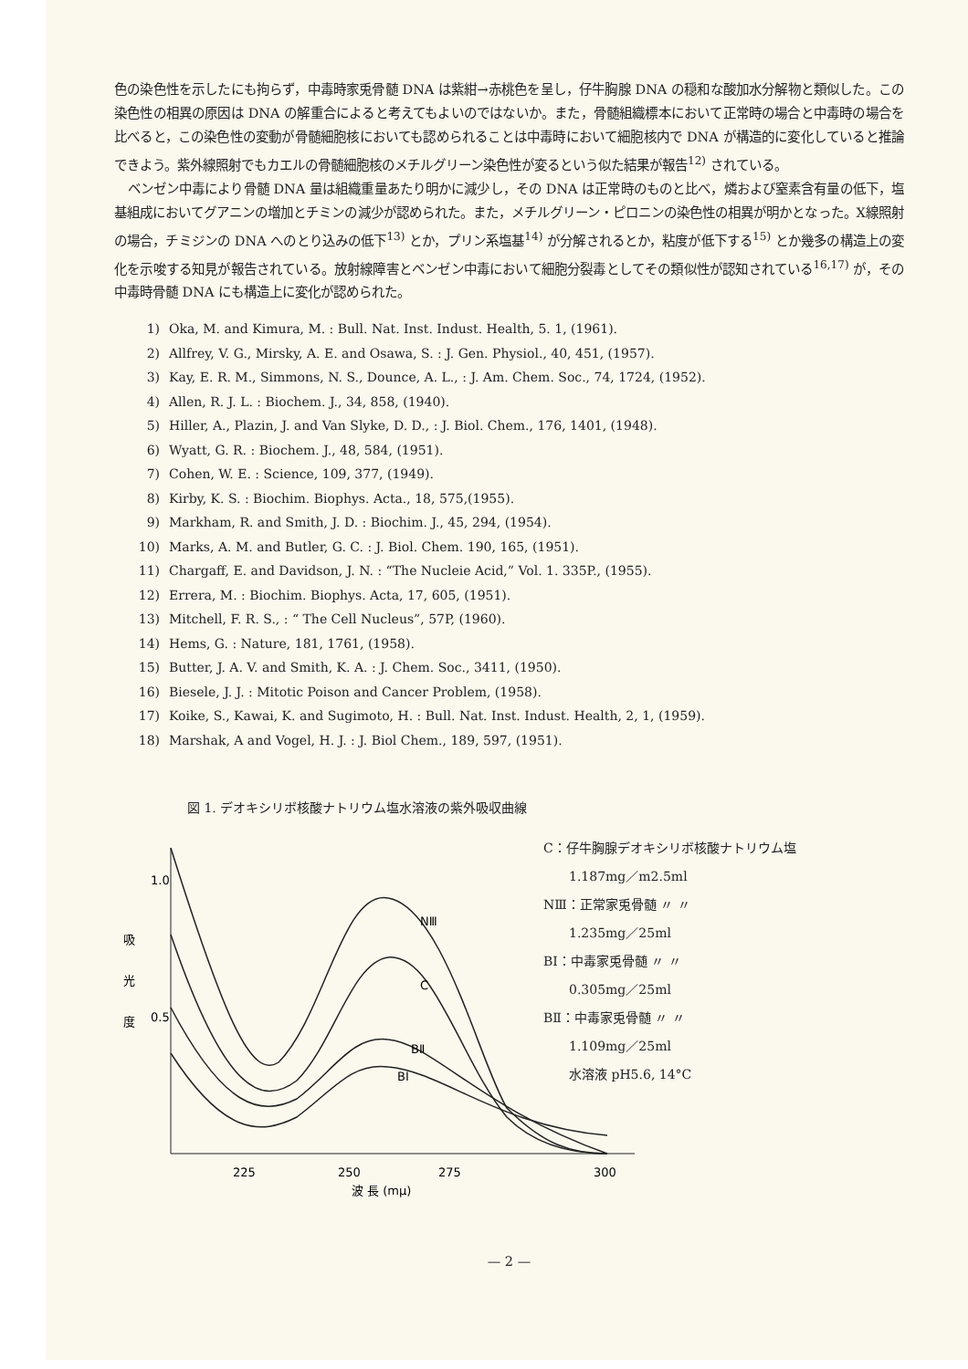色の染色性を示したにも拘らず，中毒時家兎骨髄 DNA は紫紺→赤桃色を呈し，仔牛胸腺 DNA の穏和な酸加水分解物と類似した。この染色性の相異の原因は DNA の解重合によると考えてもよいのではないか。また，骨髄組織標本において正常時の場合と中毒時の場合を比べると，この染色性の変動が骨髄細胞核においても認められることは中毒時において細胞核内で DNA が構造的に変化していると推論できよう。紫外線照射でもカエルの骨髄細胞核のメチルグリーン染色性が変るという似た結果が報告<sup>12)</sup> されている。
ベンゼン中毒により骨髄 DNA 量は組織重量あたり明かに減少し，その DNA は正常時のものと比べ，燐および窒素含有量の低下，塩基組成においてグアニンの増加とチミンの減少が認められた。また，メチルグリーン・ピロニンの染色性の相異が明かとなった。X線照射の場合，チミジンの DNA へのとり込みの低下<sup>13)</sup> とか，プリン系塩基<sup>14)</sup> が分解されるとか，粘度が低下する<sup>15)</sup> とか幾多の構造上の変化を示唆する知見が報告されている。放射線障害とベンゼン中毒において細胞分裂毒としてその類似性が認知されている<sup>16,17)</sup> が，その中毒時骨髄 DNA にも構造上に変化が認められた。
1) Oka, M. and Kimura, M. : Bull. Nat. Inst. Indust. Health, 5. 1, (1961).
2) Allfrey, V. G., Mirsky, A. E. and Osawa, S. : J. Gen. Physiol., 40, 451, (1957).
3) Kay, E. R. M., Simmons, N. S., Dounce, A. L., : J. Am. Chem. Soc., 74, 1724, (1952).
4) Allen, R. J. L. : Biochem. J., 34, 858, (1940).
5) Hiller, A., Plazin, J. and Van Slyke, D. D., : J. Biol. Chem., 176, 1401, (1948).
6) Wyatt, G. R. : Biochem. J., 48, 584, (1951).
7) Cohen, W. E. : Science, 109, 377, (1949).
8) Kirby, K. S. : Biochim. Biophys. Acta., 18, 575,(1955).
9) Markham, R. and Smith, J. D. : Biochim. J., 45, 294, (1954).
10) Marks, A. M. and Butler, G. C. : J. Biol. Chem. 190, 165, (1951).
11) Chargaff, E. and Davidson, J. N. : “The Nucleie Acid,” Vol. 1. 335P., (1955).
12) Errera, M. : Biochim. Biophys. Acta, 17, 605, (1951).
13) Mitchell, F. R. S., : “ The Cell Nucleus”, 57P, (1960).
14) Hems, G. : Nature, 181, 1761, (1958).
15) Butter, J. A. V. and Smith, K. A. : J. Chem. Soc., 3411, (1950).
16) Biesele, J. J. : Mitotic Poison and Cancer Problem, (1958).
17) Koike, S., Kawai, K. and Sugimoto, H. : Bull. Nat. Inst. Indust. Health, 2, 1, (1959).
18) Marshak, A and Vogel, H. J. : J. Biol Chem., 189, 597, (1951).
図 1. デオキシリボ核酸ナトリウム塩水溶液の紫外吸収曲線
吸
光
度
1.0
0.5
NⅢ
C
BⅡ
BⅠ
225
250
275
300
波 長 (mμ)
C：仔牛胸腺デオキシリボ核酸ナトリウム塩
  1.187mg／m2.5ml
NⅢ：正常家兎骨髄 〃 〃
  1.235mg／25ml
BⅠ：中毒家兎骨髄 〃 〃
  0.305mg／25ml
BⅡ：中毒家兎骨髄 〃 〃
  1.109mg／25ml
  水溶液 pH5.6, 14°C
— 2 —